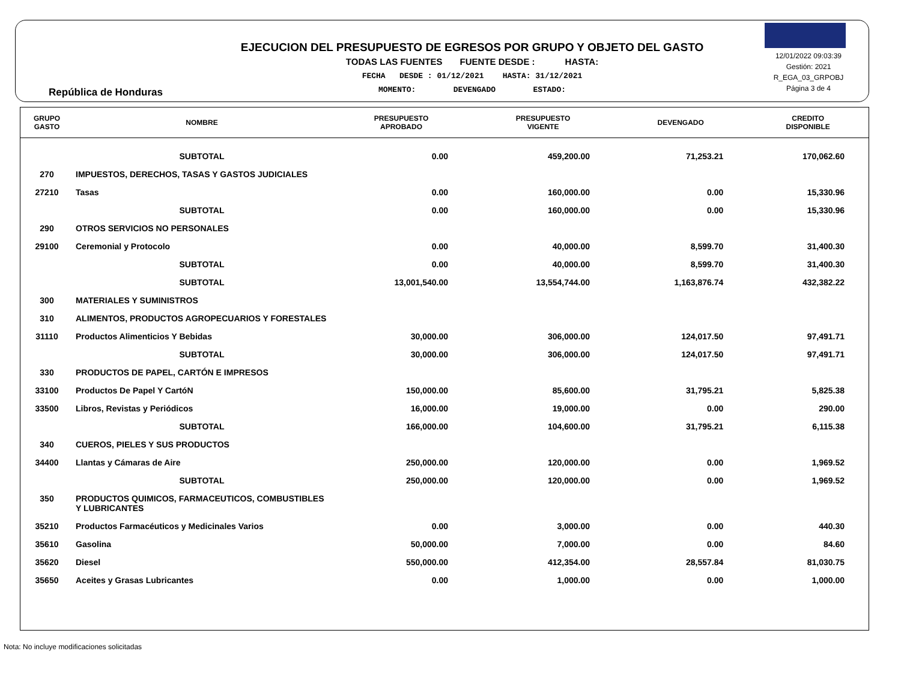República de Honduras
EJECUCION DEL PRESUPUESTO DE EGRESOS POR GRUPO Y OBJETO DEL GASTO
TODAS LAS FUENTES FUENTE DESDE : HASTA:
FECHA DESDE : 01/12/2021 HASTA: 31/12/2021
MOMENTO: DEVENGADO ESTADO:
12/01/2022 09:03:39
Gestión: 2021
R_EGA_03_GRPOBJ
Página 3 de 4
| GRUPO GASTO | NOMBRE | PRESUPUESTO APROBADO | PRESUPUESTO VIGENTE | DEVENGADO | CREDITO DISPONIBLE |
| --- | --- | --- | --- | --- | --- |
| | SUBTOTAL | 0.00 | 459,200.00 | 71,253.21 | 170,062.60 |
| 270 | IMPUESTOS, DERECHOS, TASAS Y GASTOS JUDICIALES | | | | |
| 27210 | Tasas | 0.00 | 160,000.00 | 0.00 | 15,330.96 |
| | SUBTOTAL | 0.00 | 160,000.00 | 0.00 | 15,330.96 |
| 290 | OTROS SERVICIOS NO PERSONALES | | | | |
| 29100 | Ceremonial y Protocolo | 0.00 | 40,000.00 | 8,599.70 | 31,400.30 |
| | SUBTOTAL | 0.00 | 40,000.00 | 8,599.70 | 31,400.30 |
| | SUBTOTAL | 13,001,540.00 | 13,554,744.00 | 1,163,876.74 | 432,382.22 |
| 300 | MATERIALES Y SUMINISTROS | | | | |
| 310 | ALIMENTOS, PRODUCTOS AGROPECUARIOS Y FORESTALES | | | | |
| 31110 | Productos Alimenticios Y Bebidas | 30,000.00 | 306,000.00 | 124,017.50 | 97,491.71 |
| | SUBTOTAL | 30,000.00 | 306,000.00 | 124,017.50 | 97,491.71 |
| 330 | PRODUCTOS DE PAPEL, CARTÓN E IMPRESOS | | | | |
| 33100 | Productos De Papel Y CartóN | 150,000.00 | 85,600.00 | 31,795.21 | 5,825.38 |
| 33500 | Libros, Revistas y Periódicos | 16,000.00 | 19,000.00 | 0.00 | 290.00 |
| | SUBTOTAL | 166,000.00 | 104,600.00 | 31,795.21 | 6,115.38 |
| 340 | CUEROS, PIELES Y SUS PRODUCTOS | | | | |
| 34400 | Llantas y Cámaras de Aire | 250,000.00 | 120,000.00 | 0.00 | 1,969.52 |
| | SUBTOTAL | 250,000.00 | 120,000.00 | 0.00 | 1,969.52 |
| 350 | PRODUCTOS QUIMICOS, FARMACEUTICOS, COMBUSTIBLES Y LUBRICANTES | | | | |
| 35210 | Productos Farmacéuticos y Medicinales Varios | 0.00 | 3,000.00 | 0.00 | 440.30 |
| 35610 | Gasolina | 50,000.00 | 7,000.00 | 0.00 | 84.60 |
| 35620 | Diesel | 550,000.00 | 412,354.00 | 28,557.84 | 81,030.75 |
| 35650 | Aceites y Grasas Lubricantes | 0.00 | 1,000.00 | 0.00 | 1,000.00 |
Nota: No incluye modificaciones solicitadas